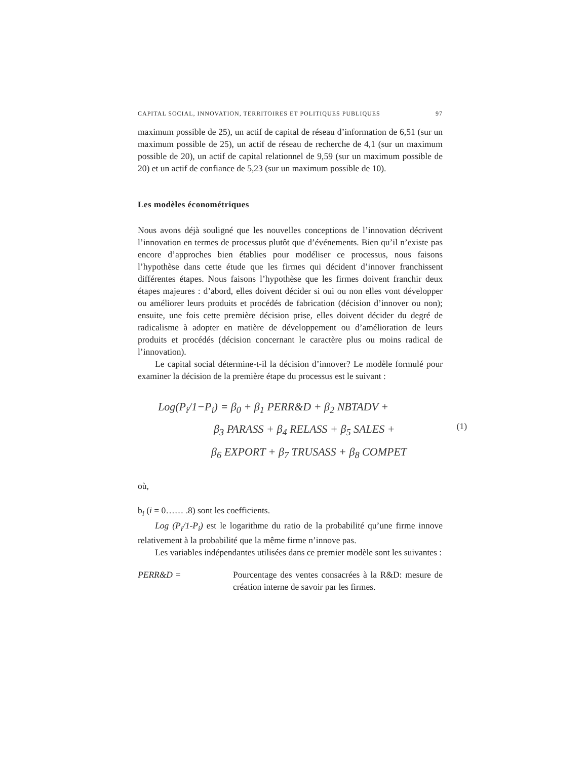CAPITAL SOCIAL, INNOVATION, TERRITOIRES ET POLITIQUES PUBLIQUES 97
maximum possible de 25), un actif de capital de réseau d’information de 6,51 (sur un maximum possible de 25), un actif de réseau de recherche de 4,1 (sur un maximum possible de 20), un actif de capital relationnel de 9,59 (sur un maximum possible de 20) et un actif de confiance de 5,23 (sur un maximum possible de 10).
Les modèles économétriques
Nous avons déjà souligné que les nouvelles conceptions de l’innovation décrivent l’innovation en termes de processus plutôt que d’événements. Bien qu’il n’existe pas encore d’approches bien établies pour modéliser ce processus, nous faisons l’hypothèse dans cette étude que les firmes qui décident d’innover franchissent différentes étapes. Nous faisons l’hypothèse que les firmes doivent franchir deux étapes majeures : d’abord, elles doivent décider si oui ou non elles vont développer ou améliorer leurs produits et procédés de fabrication (décision d’innover ou non); ensuite, une fois cette première décision prise, elles doivent décider du degré de radicalisme à adopter en matière de développement ou d’amélioration de leurs produits et procédés (décision concernant le caractère plus ou moins radical de l’innovation).
Le capital social détermine-t-il la décision d’innover? Le modèle formulé pour examiner la décision de la première étape du processus est le suivant :
Log(P<sub>i</sub>/1−P<sub>i</sub>) = β<sub>0</sub> + β<sub>1</sub> PERR&D + β<sub>2</sub> NBTADV +
β<sub>3</sub> PARASS + β<sub>4</sub> RELASS + β<sub>5</sub> SALES +
β<sub>6</sub> EXPORT + β<sub>7</sub> TRUSASS + β<sub>8</sub> COMPET
(1)
où,
b<sub>i</sub> (i = 0…… .8) sont les coefficients.
Log (P<sub>i</sub>/1-P<sub>i</sub>) est le logarithme du ratio de la probabilité qu’une firme innove relativement à la probabilité que la même firme n’innove pas.
Les variables indépendantes utilisées dans ce premier modèle sont les suivantes :
PERR&D = Pourcentage des ventes consacrées à la R&D: mesure de création interne de savoir par les firmes.